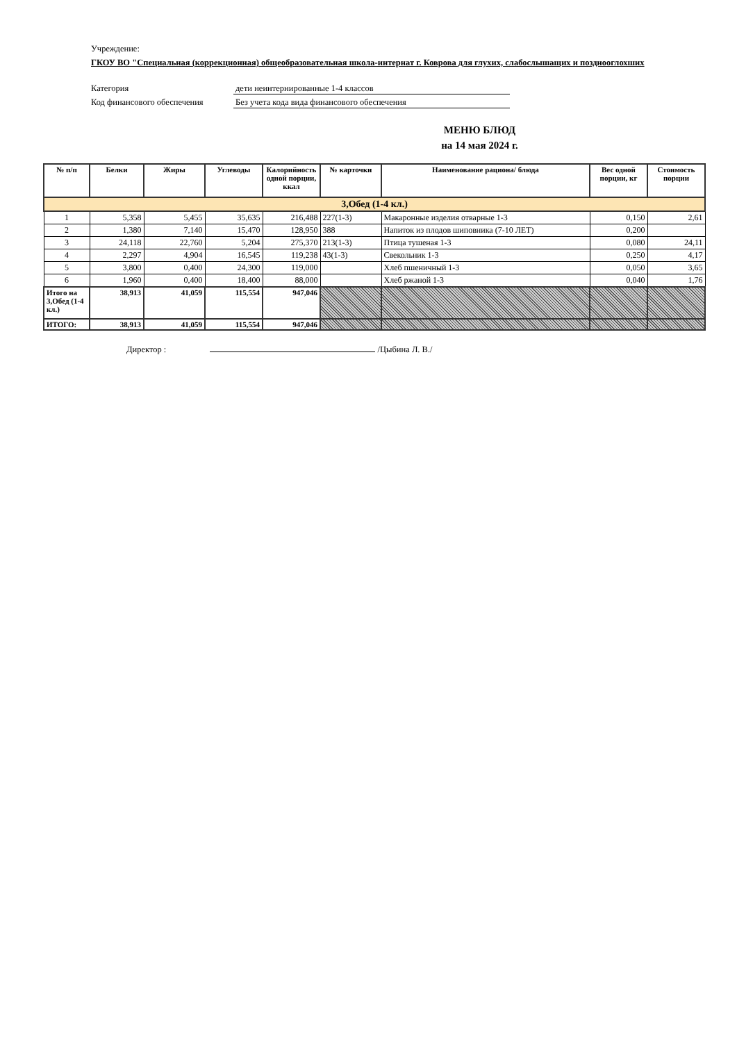Учреждение:
ГКОУ ВО "Специальная (коррекционная) общеобразовательная школа-интернат г. Коврова для глухих, слабослышащих и позднооглохших
Категория дети неинтернированные 1-4 классов
Код финансового обеспечения Без учета кода вида финансового обеспечения
МЕНЮ БЛЮД
на 14 мая 2024 г.
| № п/п | Белки | Жиры | Углеводы | Калорийность одной порции, ккал | № карточки | Наименование рациона/ блюда | Вес одной порции, кг | Стоимость порции |
| --- | --- | --- | --- | --- | --- | --- | --- | --- |
| 3,Обед (1-4 кл.) | | | | | | | | |
| 1 | 5,358 | 5,455 | 35,635 | 216,488 | 227(1-3) | Макаронные изделия отварные 1-3 | 0,150 | 2,61 |
| 2 | 1,380 | 7,140 | 15,470 | 128,950 | 388 | Напиток из плодов шиповника (7-10 ЛЕТ) | 0,200 | |
| 3 | 24,118 | 22,760 | 5,204 | 275,370 | 213(1-3) | Птица тушеная 1-3 | 0,080 | 24,11 |
| 4 | 2,297 | 4,904 | 16,545 | 119,238 | 43(1-3) | Свекольник 1-3 | 0,250 | 4,17 |
| 5 | 3,800 | 0,400 | 24,300 | 119,000 | | Хлеб пшеничный 1-3 | 0,050 | 3,65 |
| 6 | 1,960 | 0,400 | 18,400 | 88,000 | | Хлеб ржаной 1-3 | 0,040 | 1,76 |
| Итого на 3,Обед (1-4 кл.) | 38,913 | 41,059 | 115,554 | 947,046 | | | | |
| ИТОГО: | 38,913 | 41,059 | 115,554 | 947,046 | | | | |
Директор : /Цыбина Л. В./